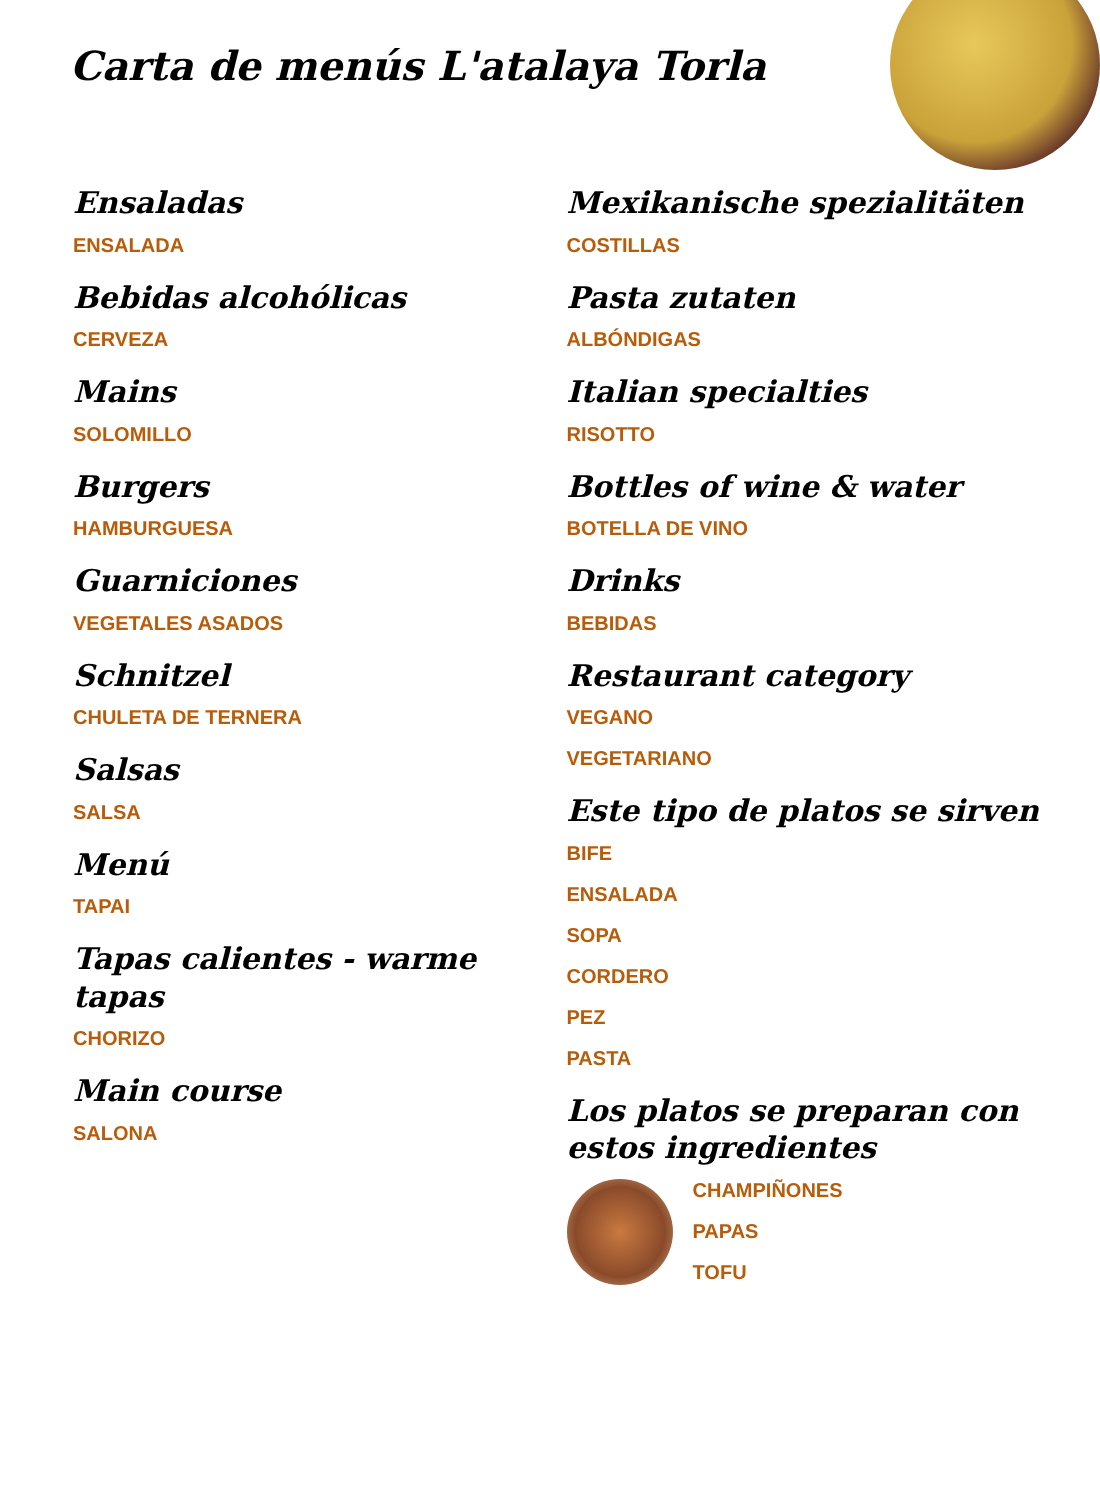Carta de menús L'atalaya Torla
Ensaladas
ENSALADA
Bebidas alcohólicas
CERVEZA
Mains
SOLOMILLO
Burgers
HAMBURGUESA
Guarniciones
VEGETALES ASADOS
Schnitzel
CHULETA DE TERNERA
Salsas
SALSA
Menú
TAPAI
Tapas calientes - warme tapas
CHORIZO
Main course
SALONA
Mexikanische spezialitäten
COSTILLAS
Pasta zutaten
ALBÓNDIGAS
Italian specialties
RISOTTO
Bottles of wine & water
BOTELLA DE VINO
Drinks
BEBIDAS
Restaurant category
VEGANO
VEGETARIANO
Este tipo de platos se sirven
BIFE
ENSALADA
SOPA
CORDERO
PEZ
PASTA
Los platos se preparan con estos ingredientes
CHAMPIÑONES
PAPAS
TOFU